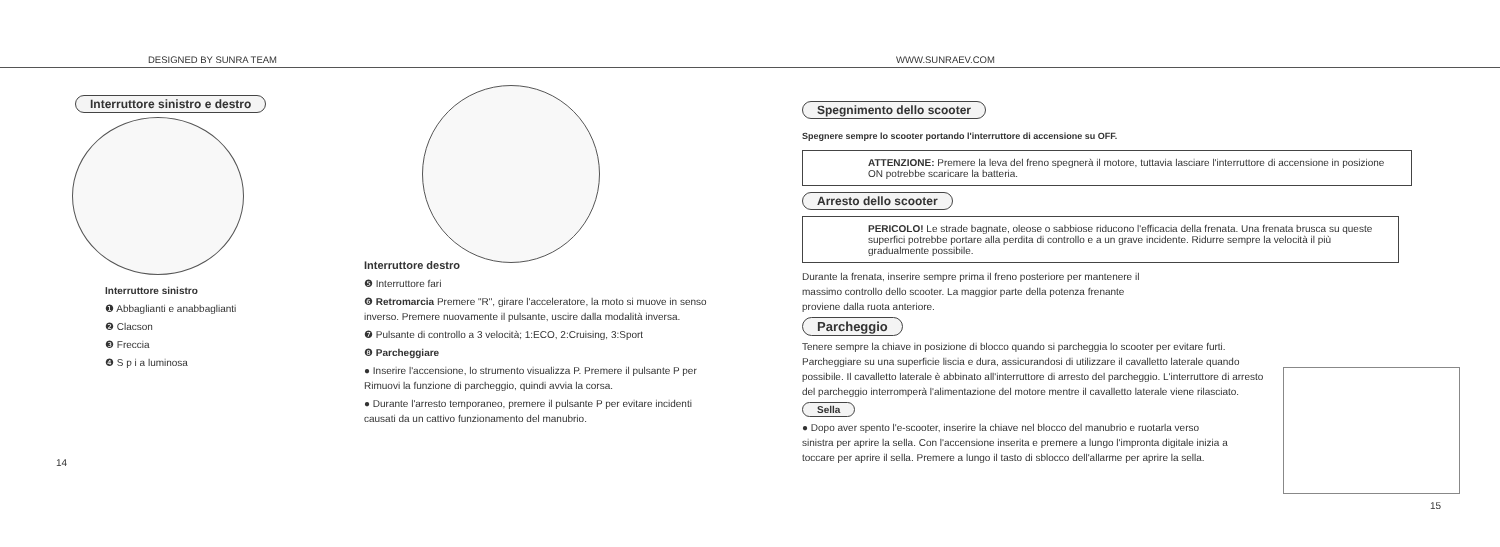DESIGNED BY SUNRA TEAM WWW.SUNRAEV.COM
Interruttore sinistro e destro
Interruttore sinistro
❶ Abbaglianti e anabbaglianti
❷ Clacson
❸ Freccia
❹ S p i a luminosa
14
Interruttore destro
❺ Interruttore fari
❻ Retromarcia Premere "R", girare l'acceleratore, la moto si muove in senso inverso. Premere nuovamente il pulsante, uscire dalla modalità inversa.
❼ Pulsante di controllo a 3 velocità; 1:ECO, 2:Cruising, 3:Sport
❽ Parcheggiare
● Inserire l'accensione, lo strumento visualizza P. Premere il pulsante P per Rimuovi la funzione di parcheggio, quindi avvia la corsa.
● Durante l'arresto temporaneo, premere il pulsante P per evitare incidenti causati da un cattivo funzionamento del manubrio.
Spegnimento dello scooter
Spegnere sempre lo scooter portando l'interruttore di accensione su OFF.
ATTENZIONE: Premere la leva del freno spegnerà il motore, tuttavia lasciare l'interruttore di accensione in posizione ON potrebbe scaricare la batteria.
Arresto dello scooter
PERICOLO! Le strade bagnate, oleose o sabbiose riducono l'efficacia della frenata. Una frenata brusca su queste superfici potrebbe portare alla perdita di controllo e a un grave incidente. Ridurre sempre la velocità il più gradualmente possibile.
Durante la frenata, inserire sempre prima il freno posteriore per mantenere il massimo controllo dello scooter. La maggior parte della potenza frenante proviene dalla ruota anteriore.
Parcheggio
Tenere sempre la chiave in posizione di blocco quando si parcheggia lo scooter per evitare furti. Parcheggiare su una superficie liscia e dura, assicurandosi di utilizzare il cavalletto laterale quando possibile. Il cavalletto laterale è abbinato all'interruttore di arresto del parcheggio. L'interruttore di arresto del parcheggio interromperà l'alimentazione del motore mentre il cavalletto laterale viene rilasciato.
Sella
● Dopo aver spento l'e-scooter, inserire la chiave nel blocco del manubrio e ruotarla verso sinistra per aprire la sella. Con l'accensione inserita e premere a lungo l'impronta digitale inizia a toccare per aprire il sella. Premere a lungo il tasto di sblocco dell'allarme per aprire la sella.
15